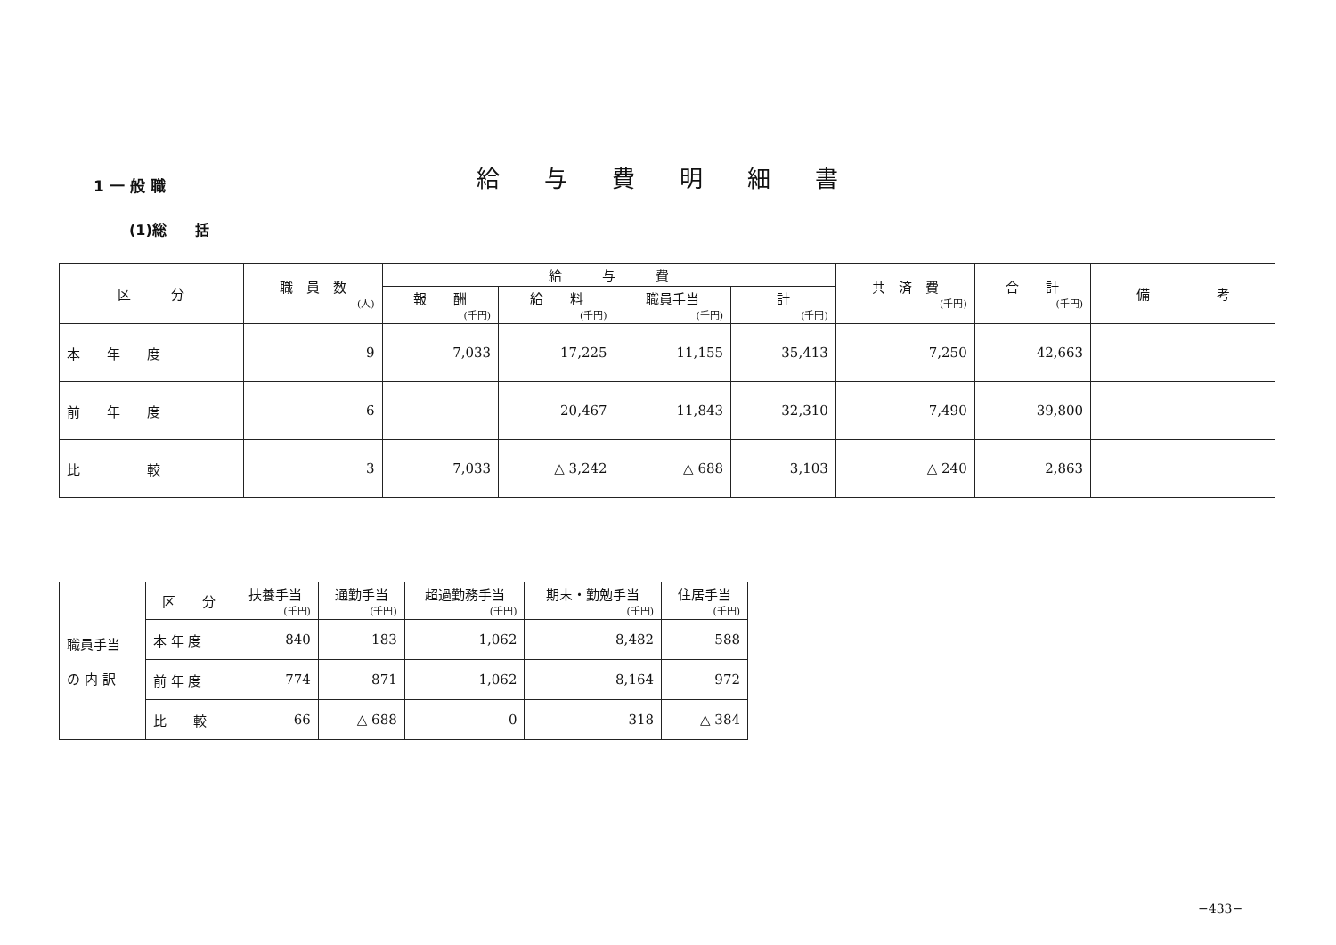1 一 般 職 給与費明細書
(1)総　　括
| 区 分 | 職 員 数 (人) | 給 与 費 | | | | 共 済 費 (千円) | 合 計 (千円) | 備 考 |
| --- | --- | --- | --- | --- | --- | --- | --- | --- |
| | | 報 酬 (千円) | 給 料 (千円) | 職員手当 (千円) | 計 (千円) | | | |
| 本 年 度 | 9 | 7,033 | 17,225 | 11,155 | 35,413 | 7,250 | 42,663 | |
| 前 年 度 | 6 | | 20,467 | 11,843 | 32,310 | 7,490 | 39,800 | |
| 比 較 | 3 | 7,033 | △ 3,242 | △ 688 | 3,103 | △ 240 | 2,863 | |
| 職員手当 の 内 訳 | 区 分 | 扶養手当 (千円) | 通勤手当 (千円) | 超過勤務手当 (千円) | 期末・勤勉手当 (千円) | 住居手当 (千円) |
| | 本 年 度 | 840 | 183 | 1,062 | 8,482 | 588 |
| | 前 年 度 | 774 | 871 | 1,062 | 8,164 | 972 |
| | 比 較 | 66 | △ 688 | 0 | 318 | △ 384 |
−433−